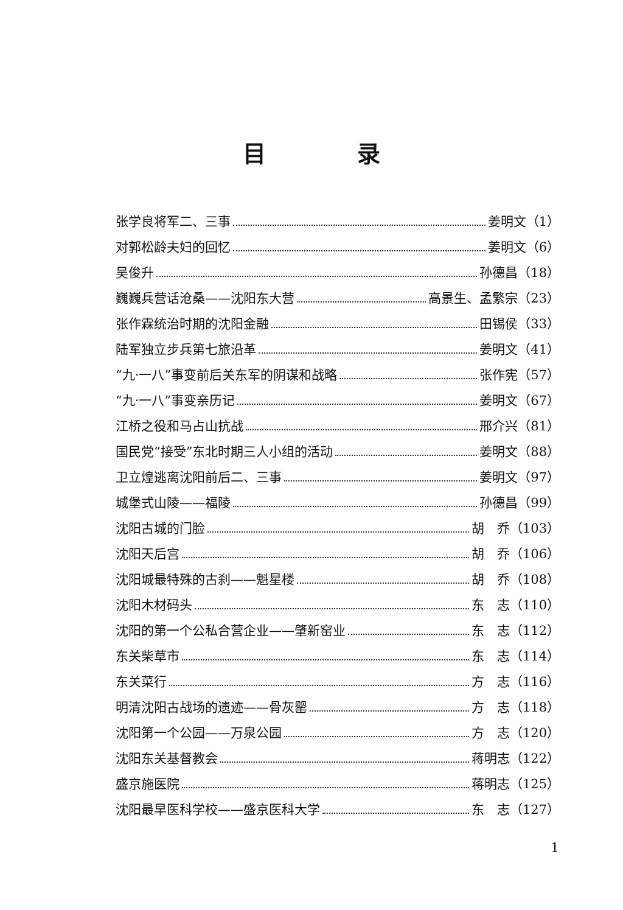目录
张学良将军二、三事 姜明文（1）
对郭松龄夫妇的回忆 姜明文（6）
吴俊升 孙德昌（18）
巍巍兵营话沧桑——沈阳东大营 高景生、孟繁宗（23）
张作霖统治时期的沈阳金融 田锡侯（33）
陆军独立步兵第七旅沿革 姜明文（41）
“九·一八”事变前后关东军的阴谋和战略 张作宪（57）
“九·一八”事变亲历记 姜明文（67）
江桥之役和马占山抗战 邢介兴（81）
国民党“接受”东北时期三人小组的活动 姜明文（88）
卫立煌逃离沈阳前后二、三事 姜明文（97）
城堡式山陵——福陵 孙德昌（99）
沈阳古城的门脸 胡　乔（103）
沈阳天后宫 胡　乔（106）
沈阳城最特殊的古刹——魁星楼 胡　乔（108）
沈阳木材码头 东　志（110）
沈阳的第一个公私合营企业——肇新窑业 东　志（112）
东关柴草市 东　志（114）
东关菜行 方　志（116）
明清沈阳古战场的遗迹——骨灰罂 方　志（118）
沈阳第一个公园——万泉公园 方　志（120）
沈阳东关基督教会 蒋明志（122）
盛京施医院 蒋明志（125）
沈阳最早医科学校——盛京医科大学 东　志（127）
1